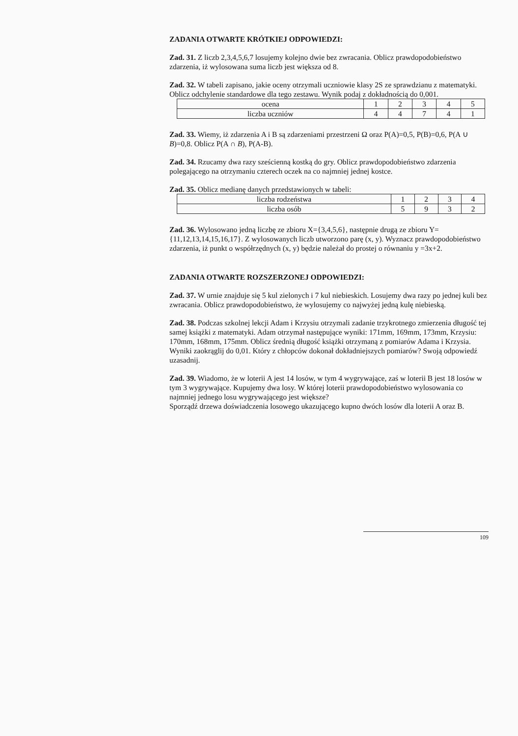ZADANIA OTWARTE KRÓTKIEJ ODPOWIEDZI:
Zad. 31. Z liczb 2,3,4,5,6,7 losujemy kolejno dwie bez zwracania. Oblicz prawdopodobieństwo zdarzenia, iż wylosowana suma liczb jest większa od 8.
Zad. 32. W tabeli zapisano, jakie oceny otrzymali uczniowie klasy 2S ze sprawdzianu z matematyki. Oblicz odchylenie standardowe dla tego zestawu. Wynik podaj z dokładnością do 0,001.
| ocena | 1 | 2 | 3 | 4 | 5 |
| liczba uczniów | 4 | 4 | 7 | 4 | 1 |
Zad. 33. Wiemy, iż zdarzenia A i B są zdarzeniami przestrzeni Ω oraz P(A)=0,5, P(B)=0,6, P(A ∪ B)=0,8. Oblicz P(A ∩ B), P(A-B).
Zad. 34. Rzucamy dwa razy sześcienną kostką do gry. Oblicz prawdopodobieństwo zdarzenia polegającego na otrzymaniu czterech oczek na co najmniej jednej kostce.
Zad. 35. Oblicz medianę danych przedstawionych w tabeli:
| liczba rodzeństwa | 1 | 2 | 3 | 4 |
| liczba osób | 5 | 9 | 3 | 2 |
Zad. 36. Wylosowano jedną liczbę ze zbioru X={3,4,5,6}, następnie drugą ze zbioru Y={11,12,13,14,15,16,17}. Z wylosowanych liczb utworzono parę (x, y). Wyznacz prawdopodobieństwo zdarzenia, iż punkt o współrzędnych (x, y) będzie należał do prostej o równaniu y =3x+2.
ZADANIA OTWARTE ROZSZERZONEJ ODPOWIEDZI:
Zad. 37. W urnie znajduje się 5 kul zielonych i 7 kul niebieskich. Losujemy dwa razy po jednej kuli bez zwracania. Oblicz prawdopodobieństwo, że wylosujemy co najwyżej jedną kulę niebieską.
Zad. 38. Podczas szkolnej lekcji Adam i Krzysiu otrzymali zadanie trzykrotnego zmierzenia długość tej samej książki z matematyki. Adam otrzymał następujące wyniki: 171mm, 169mm, 173mm, Krzysiu: 170mm, 168mm, 175mm. Oblicz średnią długość książki otrzymaną z pomiarów Adama i Krzysia. Wyniki zaokrąglij do 0,01. Który z chłopców dokonał dokładniejszych pomiarów? Swoją odpowiedź uzasadnij.
Zad. 39. Wiadomo, że w loterii A jest 14 losów, w tym 4 wygrywające, zaś w loterii B jest 18 losów w tym 3 wygrywające. Kupujemy dwa losy. W której loterii prawdopodobieństwo wylosowania co najmniej jednego losu wygrywającego jest większe?
Sporządź drzewa doświadczenia losowego ukazującego kupno dwóch losów dla loterii A oraz B.
109